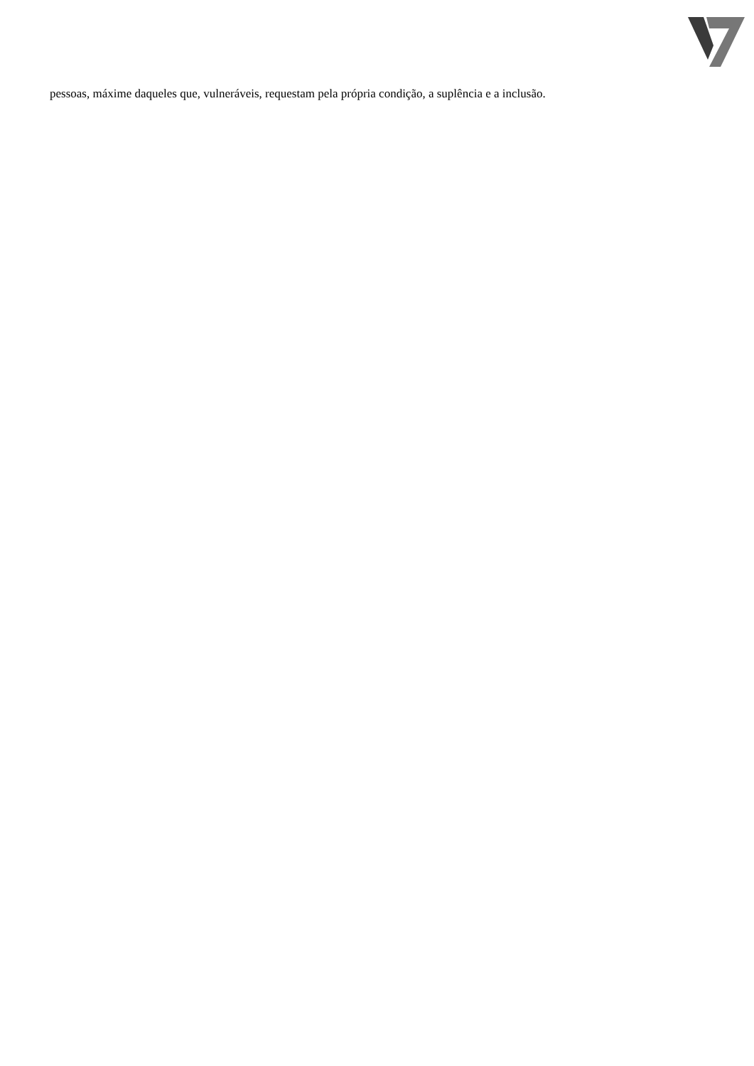pessoas, máxime daqueles que, vulneráveis, requestam pela própria condição, a suplência e a inclusão.